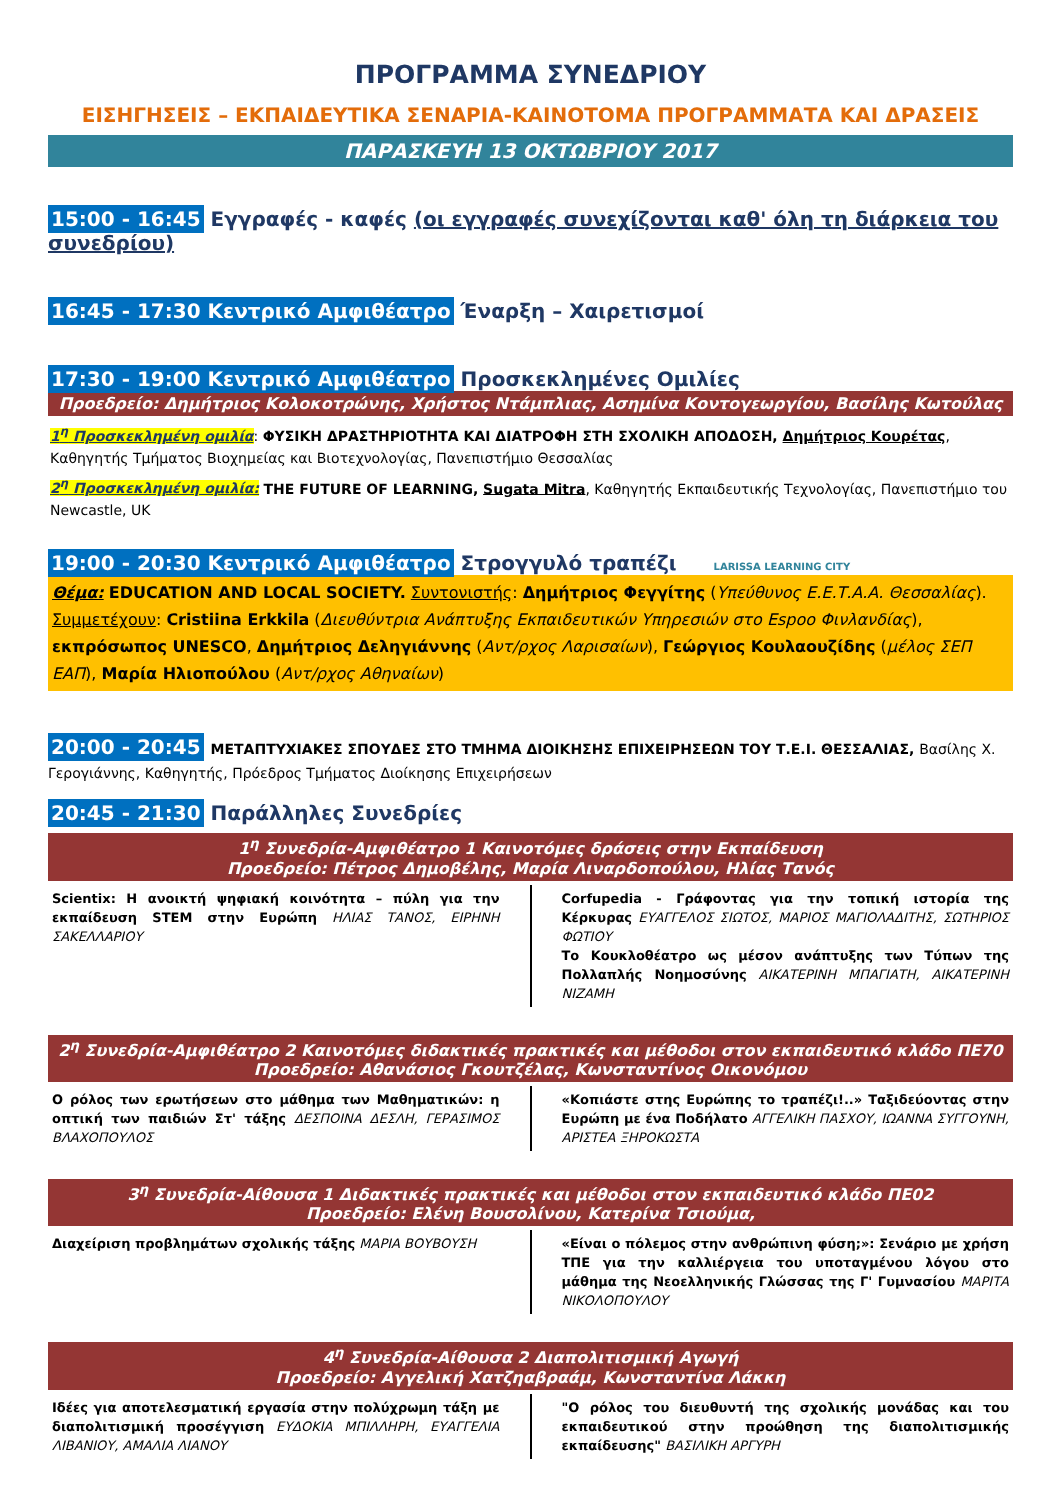ΠΡΟΓΡΑΜΜΑ ΣΥΝΕΔΡΙΟΥ
ΕΙΣΗΓΗΣΕΙΣ – ΕΚΠΑΙΔΕΥΤΙΚΑ ΣΕΝΑΡΙΑ-ΚΑΙΝΟΤΟΜΑ ΠΡΟΓΡΑΜΜΑΤΑ ΚΑΙ ΔΡΑΣΕΙΣ
ΠΑΡΑΣΚΕΥΗ 13 ΟΚΤΩΒΡΙΟΥ 2017
15:00 - 16:45 Εγγραφές - καφές (οι εγγραφές συνεχίζονται καθ' όλη τη διάρκεια του συνεδρίου)
16:45 - 17:30 Κεντρικό Αμφιθέατρο Έναρξη – Χαιρετισμοί
17:30 - 19:00 Κεντρικό Αμφιθέατρο Προσκεκλημένες Ομιλίες
Προεδρείο: Δημήτριος Κολοκοτρώνης, Χρήστος Ντάμπλιας, Ασημίνα Κοντογεωργίου, Βασίλης Κωτούλας
1<sup>η</sup> Προσκεκλημένη ομιλία: ΦΥΣΙΚΗ ΔΡΑΣΤΗΡΙΟΤΗΤΑ ΚΑΙ ΔΙΑΤΡΟΦΗ ΣΤΗ ΣΧΟΛΙΚΗ ΑΠΟΔΟΣΗ, Δημήτριος Κουρέτας, Καθηγητής Τμήματος Βιοχημείας και Βιοτεχνολογίας, Πανεπιστήμιο Θεσσαλίας
2<sup>η</sup> Προσκεκλημένη ομιλία: THE FUTURE OF LEARNING, Sugata Mitra, Καθηγητής Εκπαιδευτικής Τεχνολογίας, Πανεπιστήμιο του Newcastle, UK
19:00 - 20:30 Κεντρικό Αμφιθέατρο Στρογγυλό τραπέζι LARISSA LEARNING CITY
Θέμα: EDUCATION AND LOCAL SOCIETY. Συντονιστής: Δημήτριος Φεγγίτης (Υπεύθυνος Ε.Ε.Τ.Α.Α. Θεσσαλίας). Συμμετέχουν: Cristiina Erkkila (Διευθύντρια Ανάπτυξης Εκπαιδευτικών Υπηρεσιών στο Espoo Φινλανδίας), εκπρόσωπος UNESCO, Δημήτριος Δεληγιάννης (Αντ/ρχος Λαρισαίων), Γεώργιος Κουλαουζίδης (μέλος ΣΕΠ ΕΑΠ), Μαρία Ηλιοπούλου (Αντ/ρχος Αθηναίων)
20:00 - 20:45 ΜΕΤΑΠΤΥΧΙΑΚΕΣ ΣΠΟΥΔΕΣ ΣΤΟ ΤΜΗΜΑ ΔΙΟΙΚΗΣΗΣ ΕΠΙΧΕΙΡΗΣΕΩΝ ΤΟΥ Τ.Ε.Ι. ΘΕΣΣΑΛΙΑΣ, Βασίλης Χ. Γερογιάννης, Καθηγητής, Πρόεδρος Τμήματος Διοίκησης Επιχειρήσεων
20:45 - 21:30 Παράλληλες Συνεδρίες
1<sup>η</sup> Συνεδρία-Αμφιθέατρο 1 Καινοτόμες δράσεις στην Εκπαίδευση
Προεδρείο: Πέτρος Δημοβέλης, Μαρία Λιναρδοπούλου, Ηλίας Τανός
Scientix: Η ανοικτή ψηφιακή κοινότητα – πύλη για την εκπαίδευση STEM στην Ευρώπη ΗΛΙΑΣ ΤΑΝΟΣ, ΕΙΡΗΝΗ ΣΑΚΕΛΛΑΡΙΟΥ
Corfupedia - Γράφοντας για την τοπική ιστορία της Κέρκυρας ΕΥΑΓΓΕΛΟΣ ΣΙΩΤΟΣ, ΜΑΡΙΟΣ ΜΑΓΙΟΛΑΔΙΤΗΣ, ΣΩΤΗΡΙΟΣ ΦΩΤΙΟΥ
Το Κουκλοθέατρο ως μέσον ανάπτυξης των Τύπων της Πολλαπλής Νοημοσύνης ΑΙΚΑΤΕΡΙΝΗ ΜΠΑΓΙΑΤΗ, ΑΙΚΑΤΕΡΙΝΗ ΝΙΖΑΜΗ
2<sup>η</sup> Συνεδρία-Αμφιθέατρο 2 Καινοτόμες διδακτικές πρακτικές και μέθοδοι στον εκπαιδευτικό κλάδο ΠΕ70
Προεδρείο: Αθανάσιος Γκουτζέλας, Κωνσταντίνος Οικονόμου
Ο ρόλος των ερωτήσεων στο μάθημα των Μαθηματικών: η οπτική των παιδιών Στ' τάξης ΔΕΣΠΟΙΝΑ ΔΕΣΛΗ, ΓΕΡΑΣΙΜΟΣ ΒΛΑΧΟΠΟΥΛΟΣ
«Κοπιάστε στης Ευρώπης το τραπέζι!..» Ταξιδεύοντας στην Ευρώπη με ένα Ποδήλατο ΑΓΓΕΛΙΚΗ ΠΑΣΧΟΥ, ΙΩΑΝΝΑ ΣΥΓΓΟΥΝΗ, ΑΡΙΣΤΕΑ ΞΗΡΟΚΩΣΤΑ
3<sup>η</sup> Συνεδρία-Αίθουσα 1 Διδακτικές πρακτικές και μέθοδοι στον εκπαιδευτικό κλάδο ΠΕ02
Προεδρείο: Ελένη Βουσολίνου, Κατερίνα Τσιούμα,
Διαχείριση προβλημάτων σχολικής τάξης ΜΑΡΙΑ ΒΟΥΒΟΥΣΗ
«Είναι ο πόλεμος στην ανθρώπινη φύση;»: Σενάριο με χρήση ΤΠΕ για την καλλιέργεια του υποταγμένου λόγου στο μάθημα της Νεοελληνικής Γλώσσας της Γ' Γυμνασίου ΜΑΡΙΤΑ ΝΙΚΟΛΟΠΟΥΛΟΥ
4<sup>η</sup> Συνεδρία-Αίθουσα 2 Διαπολιτισμική Αγωγή
Προεδρείο: Αγγελική Χατζηαβραάμ, Κωνσταντίνα Λάκκη
Ιδέες για αποτελεσματική εργασία στην πολύχρωμη τάξη με διαπολιτισμική προσέγγιση ΕΥΔΟΚΙΑ ΜΠΙΛΛΗΡΗ, ΕΥΑΓΓΕΛΙΑ ΛΙΒΑΝΙΟΥ, ΑΜΑΛΙΑ ΛΙΑΝΟΥ
"Ο ρόλος του διευθυντή της σχολικής μονάδας και του εκπαιδευτικού στην προώθηση της διαπολιτισμικής εκπαίδευσης" ΒΑΣΙΛΙΚΗ ΑΡΓΥΡΗ